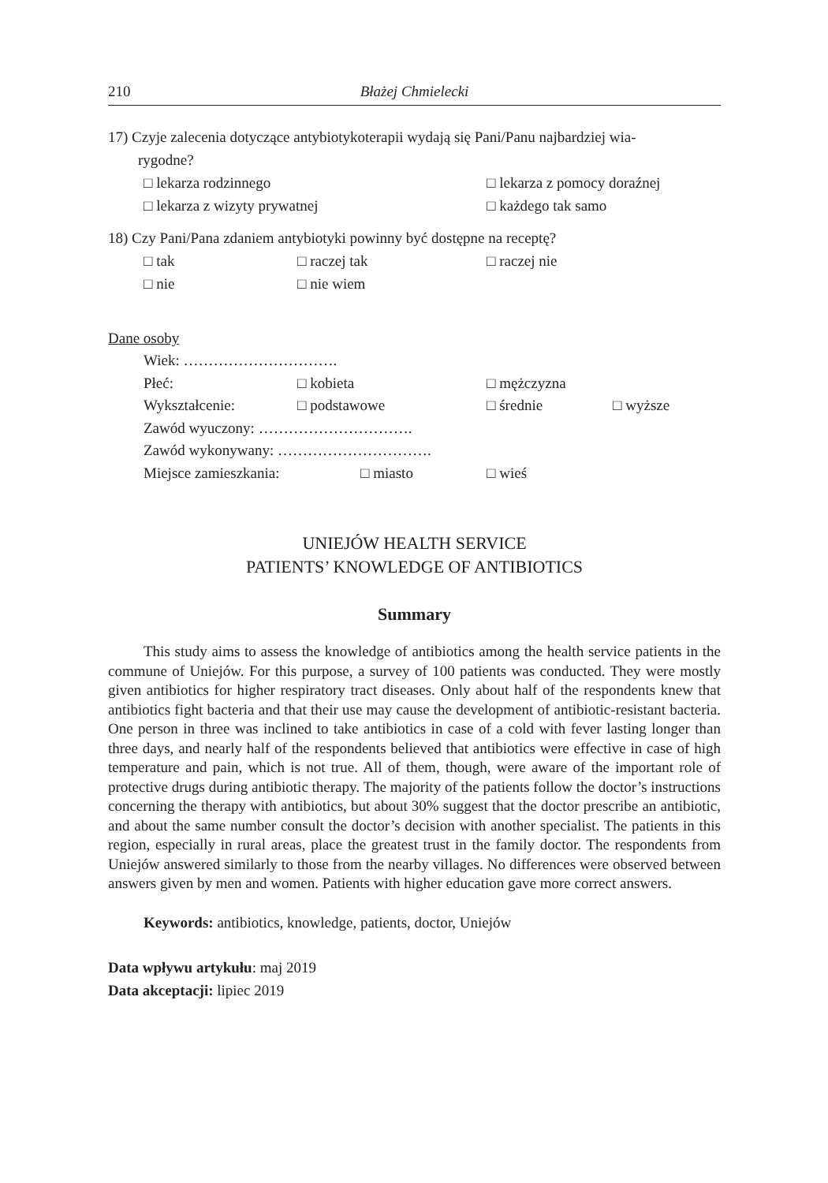210 Błażej Chmielecki
17) Czyje zalecenia dotyczące antybiotykoterapii wydają się Pani/Panu najbardziej wia-
rygodne?
□ lekarza rodzinnego □ lekarza z pomocy doraźnej
□ lekarza z wizyty prywatnej □ każdego tak samo
18) Czy Pani/Pana zdaniem antybiotyki powinny być dostępne na receptę?
□ tak □ raczej tak □ raczej nie
□ nie □ nie wiem
Dane osoby
Wiek: ………………………….
Płeć: □ kobieta □ mężczyzna
Wykształcenie: □ podstawowe □ średnie □ wyższe
Zawód wyuczony: ………………………….
Zawód wykonywany: ………………………….
Miejsce zamieszkania: □ miasto □ wieś
UNIEJÓW HEALTH SERVICE
PATIENTS’ KNOWLEDGE OF ANTIBIOTICS
Summary
This study aims to assess the knowledge of antibiotics among the health service patients in the commune of Uniejów. For this purpose, a survey of 100 patients was conducted. They were mostly given antibiotics for higher respiratory tract diseases. Only about half of the respondents knew that antibiotics fight bacteria and that their use may cause the development of antibiotic-resistant bacteria. One person in three was inclined to take antibiotics in case of a cold with fever lasting longer than three days, and nearly half of the respondents believed that antibiotics were effective in case of high temperature and pain, which is not true. All of them, though, were aware of the important role of protective drugs during antibiotic therapy. The majority of the patients follow the doctor’s instructions concerning the therapy with antibiotics, but about 30% suggest that the doctor prescribe an antibiotic, and about the same number consult the doctor’s decision with another specialist. The patients in this region, especially in rural areas, place the greatest trust in the family doctor. The respondents from Uniejów answered similarly to those from the nearby villages. No differences were observed between answers given by men and women. Patients with higher education gave more correct answers.
Keywords: antibiotics, knowledge, patients, doctor, Uniejów
Data wpływu artykułu: maj 2019
Data akceptacji: lipiec 2019